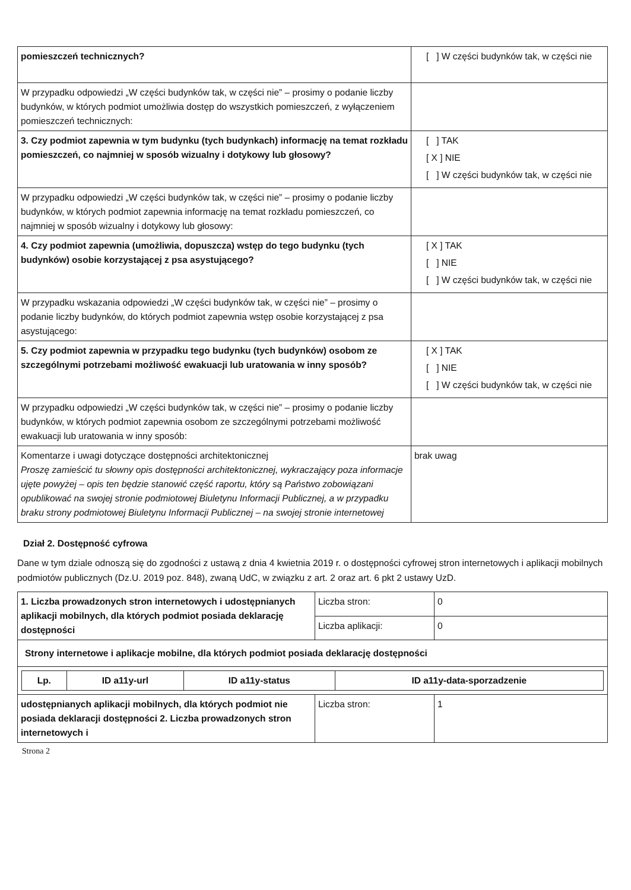| pomieszczeń technicznych? | [ ] W części budynków tak, w części nie |
| W przypadku odpowiedzi „W części budynków tak, w części nie” – prosimy o podanie liczby budynków, w których podmiot umożliwia dostęp do wszystkich pomieszczeń, z wyłączeniem pomieszczeń technicznych: | |
| 3. Czy podmiot zapewnia w tym budynku (tych budynkach) informację na temat rozkładu pomieszczeń, co najmniej w sposób wizualny i dotykowy lub głosowy? | [ ] TAK [ X ] NIE [ ] W części budynków tak, w części nie |
| W przypadku odpowiedzi „W części budynków tak, w części nie” – prosimy o podanie liczby budynków, w których podmiot zapewnia informację na temat rozkładu pomieszczeń, co najmniej w sposób wizualny i dotykowy lub głosowy: | |
| 4. Czy podmiot zapewnia (umożliwia, dopuszcza) wstęp do tego budynku (tych budynków) osobie korzystającej z psa asystującego? | [ X ] TAK [ ] NIE [ ] W części budynków tak, w części nie |
| W przypadku wskazania odpowiedzi „W części budynków tak, w części nie” – prosimy o podanie liczby budynków, do których podmiot zapewnia wstęp osobie korzystającej z psa asystującego: | |
| 5. Czy podmiot zapewnia w przypadku tego budynku (tych budynków) osobom ze szczególnymi potrzebami możliwość ewakuacji lub uratowania w inny sposób? | [ X ] TAK [ ] NIE [ ] W części budynków tak, w części nie |
| W przypadku odpowiedzi „W części budynków tak, w części nie” – prosimy o podanie liczby budynków, w których podmiot zapewnia osobom ze szczególnymi potrzebami możliwość ewakuacji lub uratowania w inny sposób: | |
| Komentarze i uwagi dotyczące dostępności architektonicznej Proszę zamieścić tu słowny opis dostępności architektonicznej, wykraczający poza informacje ujęte powyżej – opis ten będzie stanowić część raportu, który są Państwo zobowiązani opublikować na swojej stronie podmiotowej Biuletynu Informacji Publicznej, a w przypadku braku strony podmiotowej Biuletynu Informacji Publicznej – na swojej stronie internetowej | brak uwag |
Dział 2. Dostępność cyfrowa
Dane w tym dziale odnoszą się do zgodności z ustawą z dnia 4 kwietnia 2019 r. o dostępności cyfrowej stron internetowych i aplikacji mobilnych podmiotów publicznych (Dz.U. 2019 poz. 848), zwaną UdC, w związku z art. 2 oraz art. 6 pkt 2 ustawy UzD.
| 1. Liczba prowadzonych stron internetowych i udostępnianych aplikacji mobilnych, dla których podmiot posiada deklarację dostępności | Liczba stron: | 0 |
| | Liczba aplikacji: | 0 |
| Strony internetowe i aplikacje mobilne, dla których podmiot posiada deklarację dostępności | | |
| / Lp. / ID a11y-url / ID a11y-status / ID a11y-data-sporzadzenie / / --- / --- / --- / --- / | | |
| udostępnianych aplikacji mobilnych, dla których podmiot nie posiada deklaracji dostępności 2. Liczba prowadzonych stron internetowych i | Liczba stron: | 1 |
Strona 2